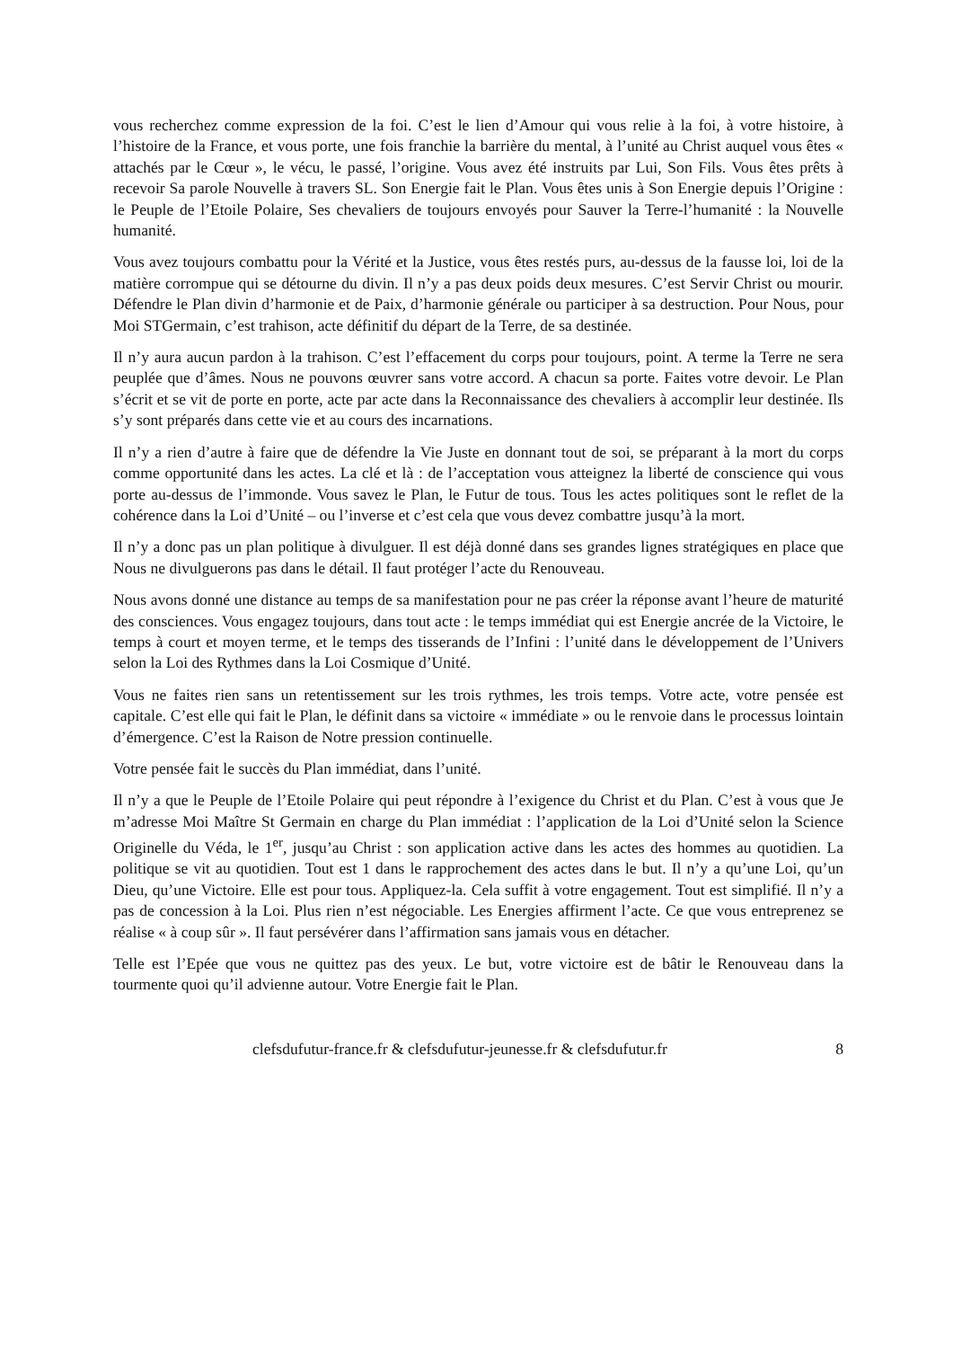vous recherchez comme expression de la foi. C’est le lien d’Amour qui vous relie à la foi, à votre histoire, à l’histoire de la France, et vous porte, une fois franchie la barrière du mental, à l’unité au Christ auquel vous êtes « attachés par le Cœur », le vécu, le passé, l’origine. Vous avez été instruits par Lui, Son Fils. Vous êtes prêts à recevoir Sa parole Nouvelle à travers SL. Son Energie fait le Plan. Vous êtes unis à Son Energie depuis l’Origine : le Peuple de l’Etoile Polaire, Ses chevaliers de toujours envoyés pour Sauver la Terre-l’humanité : la Nouvelle humanité.
Vous avez toujours combattu pour la Vérité et la Justice, vous êtes restés purs, au-dessus de la fausse loi, loi de la matière corrompue qui se détourne du divin. Il n’y a pas deux poids deux mesures. C’est Servir Christ ou mourir. Défendre le Plan divin d’harmonie et de Paix, d’harmonie générale ou participer à sa destruction. Pour Nous, pour Moi STGermain, c’est trahison, acte définitif du départ de la Terre, de sa destinée.
Il n’y aura aucun pardon à la trahison. C’est l’effacement du corps pour toujours, point. A terme la Terre ne sera peuplée que d’âmes. Nous ne pouvons œuvrer sans votre accord. A chacun sa porte. Faites votre devoir. Le Plan s’écrit et se vit de porte en porte, acte par acte dans la Reconnaissance des chevaliers à accomplir leur destinée. Ils s’y sont préparés dans cette vie et au cours des incarnations.
Il n’y a rien d’autre à faire que de défendre la Vie Juste en donnant tout de soi, se préparant à la mort du corps comme opportunité dans les actes. La clé et là : de l’acceptation vous atteignez la liberté de conscience qui vous porte au-dessus de l’immonde. Vous savez le Plan, le Futur de tous. Tous les actes politiques sont le reflet de la cohérence dans la Loi d’Unité – ou l’inverse et c’est cela que vous devez combattre jusqu’à la mort.
Il n’y a donc pas un plan politique à divulguer. Il est déjà donné dans ses grandes lignes stratégiques en place que Nous ne divulguerons pas dans le détail. Il faut protéger l’acte du Renouveau.
Nous avons donné une distance au temps de sa manifestation pour ne pas créer la réponse avant l’heure de maturité des consciences. Vous engagez toujours, dans tout acte : le temps immédiat qui est Energie ancrée de la Victoire, le temps à court et moyen terme, et le temps des tisserands de l’Infini : l’unité dans le développement de l’Univers selon la Loi des Rythmes dans la Loi Cosmique d’Unité.
Vous ne faites rien sans un retentissement sur les trois rythmes, les trois temps. Votre acte, votre pensée est capitale. C’est elle qui fait le Plan, le définit dans sa victoire « immédiate » ou le renvoie dans le processus lointain d’émergence. C’est la Raison de Notre pression continuelle.
Votre pensée fait le succès du Plan immédiat, dans l’unité.
Il n’y a que le Peuple de l’Etoile Polaire qui peut répondre à l’exigence du Christ et du Plan. C’est à vous que Je m’adresse Moi Maître St Germain en charge du Plan immédiat : l’application de la Loi d’Unité selon la Science Originelle du Véda, le 1<sup>er</sup>, jusqu’au Christ : son application active dans les actes des hommes au quotidien. La politique se vit au quotidien. Tout est 1 dans le rapprochement des actes dans le but. Il n’y a qu’une Loi, qu’un Dieu, qu’une Victoire. Elle est pour tous. Appliquez-la. Cela suffit à votre engagement. Tout est simplifié. Il n’y a pas de concession à la Loi. Plus rien n’est négociable. Les Energies affirment l’acte. Ce que vous entreprenez se réalise « à coup sûr ». Il faut persévérer dans l’affirmation sans jamais vous en détacher.
Telle est l’Epée que vous ne quittez pas des yeux. Le but, votre victoire est de bâtir le Renouveau dans la tourmente quoi qu’il advienne autour. Votre Energie fait le Plan.
clefsdufutur-france.fr & clefsdufutur-jeunesse.fr & clefsdufutur.fr 8